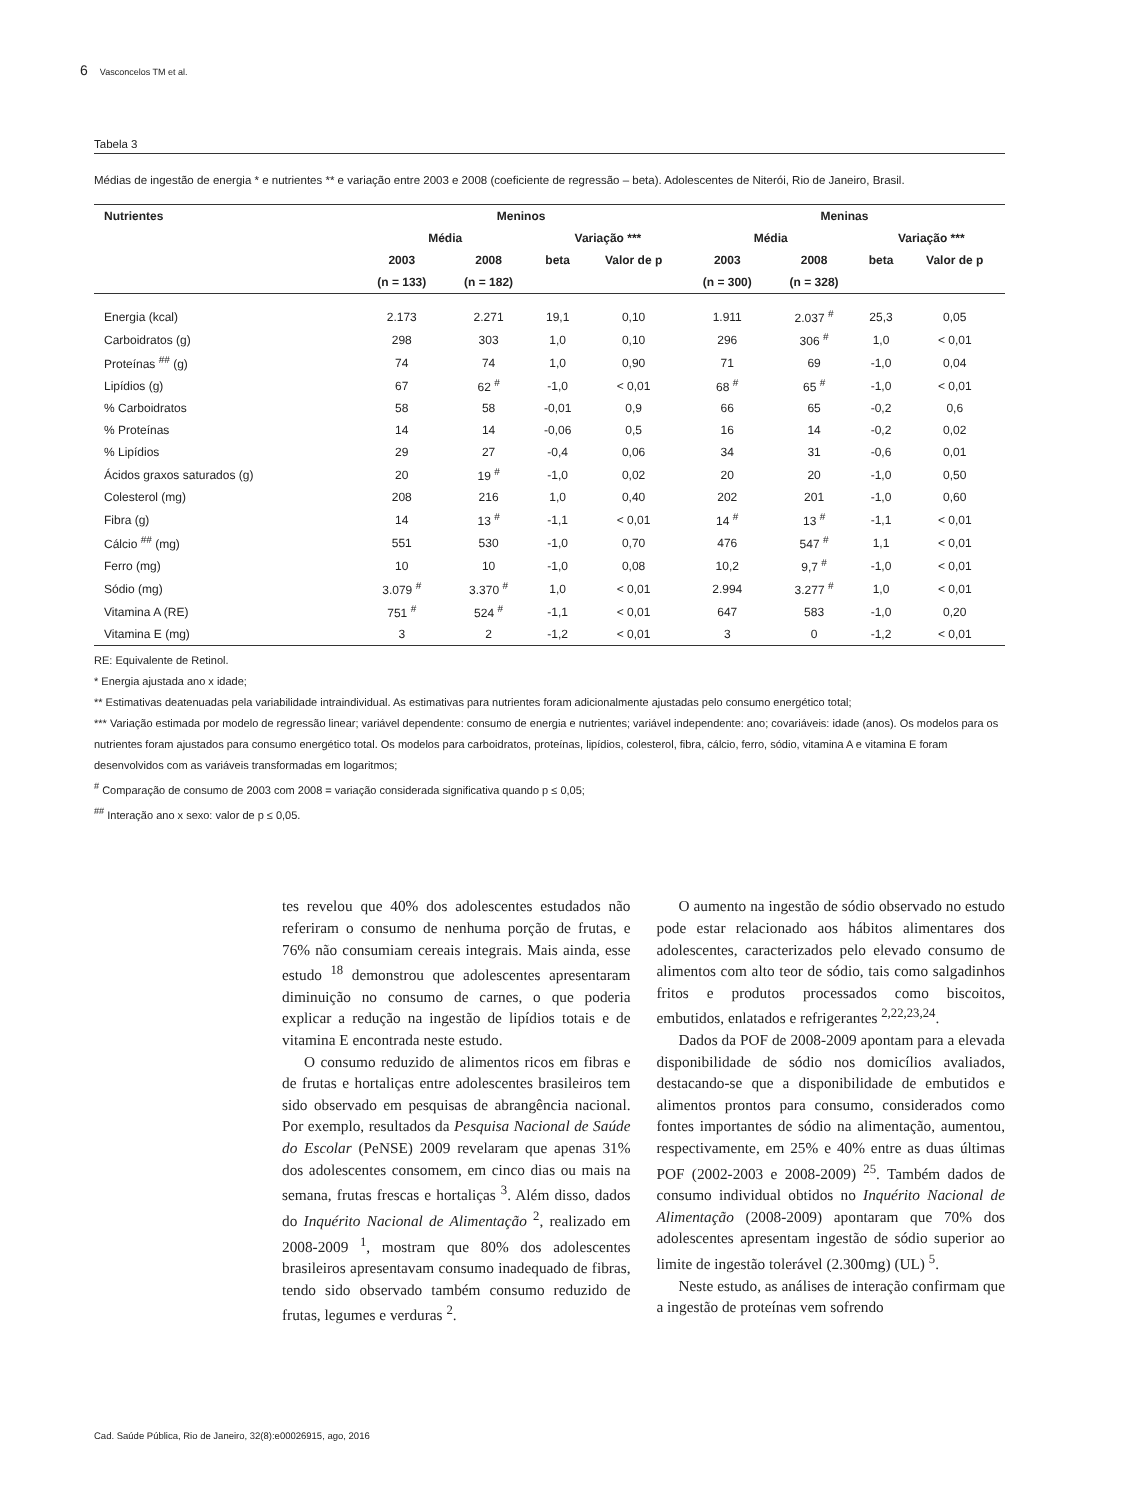6 Vasconcelos TM et al.
Tabela 3
Médias de ingestão de energia * e nutrientes ** e variação entre 2003 e 2008 (coeficiente de regressão – beta). Adolescentes de Niterói, Rio de Janeiro, Brasil.
| Nutrientes | Meninos | | | | Meninas | | | |
| --- | --- | --- | --- | --- | --- | --- | --- | --- |
| | Média | | Variação *** | | Média | | Variação *** | |
| | 2003 | 2008 | beta | Valor de p | 2003 | 2008 | beta | Valor de p |
| | (n = 133) | (n = 182) | | | (n = 300) | (n = 328) | | |
| Energia (kcal) | 2.173 | 2.271 | 19,1 | 0,10 | 1.911 | 2.037 <sup>#</sup> | 25,3 | 0,05 |
| Carboidratos (g) | 298 | 303 | 1,0 | 0,10 | 296 | 306 <sup>#</sup> | 1,0 | < 0,01 |
| Proteínas <sup>##</sup> (g) | 74 | 74 | 1,0 | 0,90 | 71 | 69 | -1,0 | 0,04 |
| Lipídios (g) | 67 | 62 <sup>#</sup> | -1,0 | < 0,01 | 68 <sup>#</sup> | 65 <sup>#</sup> | -1,0 | < 0,01 |
| % Carboidratos | 58 | 58 | -0,01 | 0,9 | 66 | 65 | -0,2 | 0,6 |
| % Proteínas | 14 | 14 | -0,06 | 0,5 | 16 | 14 | -0,2 | 0,02 |
| % Lipídios | 29 | 27 | -0,4 | 0,06 | 34 | 31 | -0,6 | 0,01 |
| Ácidos graxos saturados (g) | 20 | 19 <sup>#</sup> | -1,0 | 0,02 | 20 | 20 | -1,0 | 0,50 |
| Colesterol (mg) | 208 | 216 | 1,0 | 0,40 | 202 | 201 | -1,0 | 0,60 |
| Fibra (g) | 14 | 13 <sup>#</sup> | -1,1 | < 0,01 | 14 <sup>#</sup> | 13 <sup>#</sup> | -1,1 | < 0,01 |
| Cálcio <sup>##</sup> (mg) | 551 | 530 | -1,0 | 0,70 | 476 | 547 <sup>#</sup> | 1,1 | < 0,01 |
| Ferro (mg) | 10 | 10 | -1,0 | 0,08 | 10,2 | 9,7 <sup>#</sup> | -1,0 | < 0,01 |
| Sódio (mg) | 3.079 <sup>#</sup> | 3.370 <sup>#</sup> | 1,0 | < 0,01 | 2.994 | 3.277 <sup>#</sup> | 1,0 | < 0,01 |
| Vitamina A (RE) | 751 <sup>#</sup> | 524 <sup>#</sup> | -1,1 | < 0,01 | 647 | 583 | -1,0 | 0,20 |
| Vitamina E (mg) | 3 | 2 | -1,2 | < 0,01 | 3 | 0 | -1,2 | < 0,01 |
RE: Equivalente de Retinol.
* Energia ajustada ano x idade;
** Estimativas deatenuadas pela variabilidade intraindividual. As estimativas para nutrientes foram adicionalmente ajustadas pelo consumo energético total;
*** Variação estimada por modelo de regressão linear; variável dependente: consumo de energia e nutrientes; variável independente: ano; covariáveis: idade (anos). Os modelos para os nutrientes foram ajustados para consumo energético total. Os modelos para carboidratos, proteínas, lipídios, colesterol, fibra, cálcio, ferro, sódio, vitamina A e vitamina E foram desenvolvidos com as variáveis transformadas em logaritmos;
<sup>#</sup> Comparação de consumo de 2003 com 2008 = variação considerada significativa quando p ≤ 0,05;
<sup>##</sup> Interação ano x sexo: valor de p ≤ 0,05.
tes revelou que 40% dos adolescentes estudados não referiram o consumo de nenhuma porção de frutas, e 76% não consumiam cereais integrais. Mais ainda, esse estudo <sup>18</sup> demonstrou que adolescentes apresentaram diminuição no consumo de carnes, o que poderia explicar a redução na ingestão de lipídios totais e de vitamina E encontrada neste estudo.
O consumo reduzido de alimentos ricos em fibras e de frutas e hortaliças entre adolescentes brasileiros tem sido observado em pesquisas de abrangência nacional. Por exemplo, resultados da Pesquisa Nacional de Saúde do Escolar (PeNSE) 2009 revelaram que apenas 31% dos adolescentes consomem, em cinco dias ou mais na semana, frutas frescas e hortaliças <sup>3</sup>. Além disso, dados do Inquérito Nacional de Alimentação <sup>2</sup>, realizado em 2008-2009 <sup>1</sup>, mostram que 80% dos adolescentes brasileiros apresentavam consumo inadequado de fibras, tendo sido observado também consumo reduzido de frutas, legumes e verduras <sup>2</sup>.
O aumento na ingestão de sódio observado no estudo pode estar relacionado aos hábitos alimentares dos adolescentes, caracterizados pelo elevado consumo de alimentos com alto teor de sódio, tais como salgadinhos fritos e produtos processados como biscoitos, embutidos, enlatados e refrigerantes <sup>2,22,23,24</sup>.
Dados da POF de 2008-2009 apontam para a elevada disponibilidade de sódio nos domicílios avaliados, destacando-se que a disponibilidade de embutidos e alimentos prontos para consumo, considerados como fontes importantes de sódio na alimentação, aumentou, respectivamente, em 25% e 40% entre as duas últimas POF (2002-2003 e 2008-2009) <sup>25</sup>. Também dados de consumo individual obtidos no Inquérito Nacional de Alimentação (2008-2009) apontaram que 70% dos adolescentes apresentam ingestão de sódio superior ao limite de ingestão tolerável (2.300mg) (UL) <sup>5</sup>.
Neste estudo, as análises de interação confirmam que a ingestão de proteínas vem sofrendo
Cad. Saúde Pública, Rio de Janeiro, 32(8):e00026915, ago, 2016